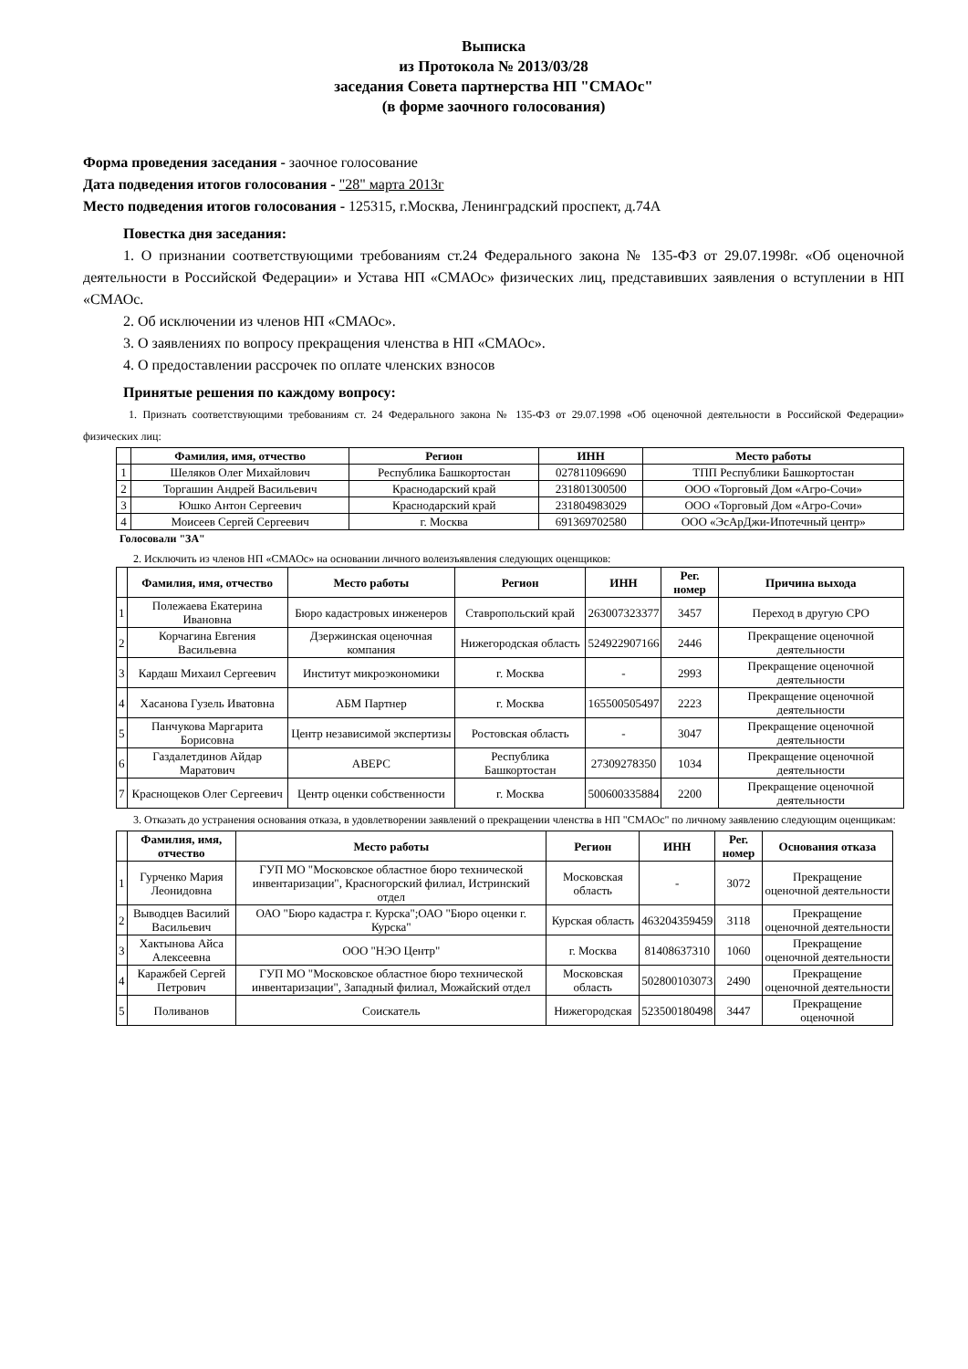Выписка
из Протокола № 2013/03/28
заседания Совета партнерства НП "СМАОс"
(в форме заочного голосования)
Форма проведения заседания - заочное голосование
Дата подведения итогов голосования - "28" марта 2013г
Место подведения итогов голосования - 125315, г.Москва, Ленинградский проспект, д.74А
Повестка дня заседания:
1. О признании соответствующими требованиям ст.24 Федерального закона № 135-ФЗ от 29.07.1998г. «Об оценочной деятельности в Российской Федерации» и Устава НП «СМАОс» физических лиц, представивших заявления о вступлении в НП «СМАОс.
2. Об исключении из членов НП «СМАОс».
3. О заявлениях по вопросу прекращения членства в НП «СМАОс».
4. О предоставлении рассрочек по оплате членских взносов
Принятые решения по каждому вопросу:
1. Признать соответствующими требованиям ст. 24 Федерального закона № 135-ФЗ от 29.07.1998 «Об оценочной деятельности в Российской Федерации» физических лиц:
| | Фамилия, имя, отчество | Регион | ИНН | Место работы |
| --- | --- | --- | --- | --- |
| 1 | Шеляков Олег Михайлович | Республика Башкортостан | 027811096690 | ТПП Республики Башкортостан |
| 2 | Торгашин Андрей Васильевич | Краснодарский край | 231801300500 | ООО «Торговый Дом «Агро-Сочи» |
| 3 | Юшко Антон Сергеевич | Краснодарский край | 231804983029 | ООО «Торговый Дом «Агро-Сочи» |
| 4 | Моисеев Сергей Сергеевич | г. Москва | 691369702580 | ООО «ЭсАрДжи-Ипотечный центр» |
Голосовали "ЗА"
2. Исключить из членов НП «СМАОс» на основании личного волеизъявления следующих оценщиков:
| | Фамилия, имя, отчество | Место работы | Регион | ИНН | Рег. номер | Причина выхода |
| --- | --- | --- | --- | --- | --- | --- |
| 1 | Полежаева Екатерина Ивановна | Бюро кадастровых инженеров | Ставропольский край | 263007323377 | 3457 | Переход в другую СРО |
| 2 | Корчагина Евгения Васильевна | Дзержинская оценочная компания | Нижегородская область | 524922907166 | 2446 | Прекращение оценочной деятельности |
| 3 | Кардаш Михаил Сергеевич | Институт микроэкономики | г. Москва | - | 2993 | Прекращение оценочной деятельности |
| 4 | Хасанова Гузель Иватовна | АБМ Партнер | г. Москва | 165500505497 | 2223 | Прекращение оценочной деятельности |
| 5 | Панчукова Маргарита Борисовна | Центр независимой экспертизы | Ростовская область | - | 3047 | Прекращение оценочной деятельности |
| 6 | Газдалетдинов Айдар Маратович | АВЕРС | Республика Башкортостан | 27309278350 | 1034 | Прекращение оценочной деятельности |
| 7 | Краснощеков Олег Сергеевич | Центр оценки собственности | г. Москва | 500600335884 | 2200 | Прекращение оценочной деятельности |
3. Отказать до устранения основания отказа, в удовлетворении заявлений о прекращении членства в НП "СМАОс" по личному заявлению следующим оценщикам:
| | Фамилия, имя, отчество | Место работы | Регион | ИНН | Рег. номер | Основания отказа |
| --- | --- | --- | --- | --- | --- | --- |
| 1 | Гурченко Мария Леонидовна | ГУП МО "Московское областное бюро технической инвентаризации", Красногорский филиал, Истринский отдел | Московская область | - | 3072 | Прекращение оценочной деятельности |
| 2 | Выводцев Василий Васильевич | ОАО "Бюро кадастра г. Курска";ОАО "Бюро оценки г. Курска" | Курская область | 463204359459 | 3118 | Прекращение оценочной деятельности |
| 3 | Хактынова Айса Алексеевна | ООО "НЭО Центр" | г. Москва | 81408637310 | 1060 | Прекращение оценочной деятельности |
| 4 | Каражбей Сергей Петрович | ГУП МО "Московское областное бюро технической инвентаризации", Западный филиал, Можайский отдел | Московская область | 502800103073 | 2490 | Прекращение оценочной деятельности |
| 5 | Поливанов | Соискатель | Нижегородская | 523500180498 | 3447 | Прекращение оценочной |